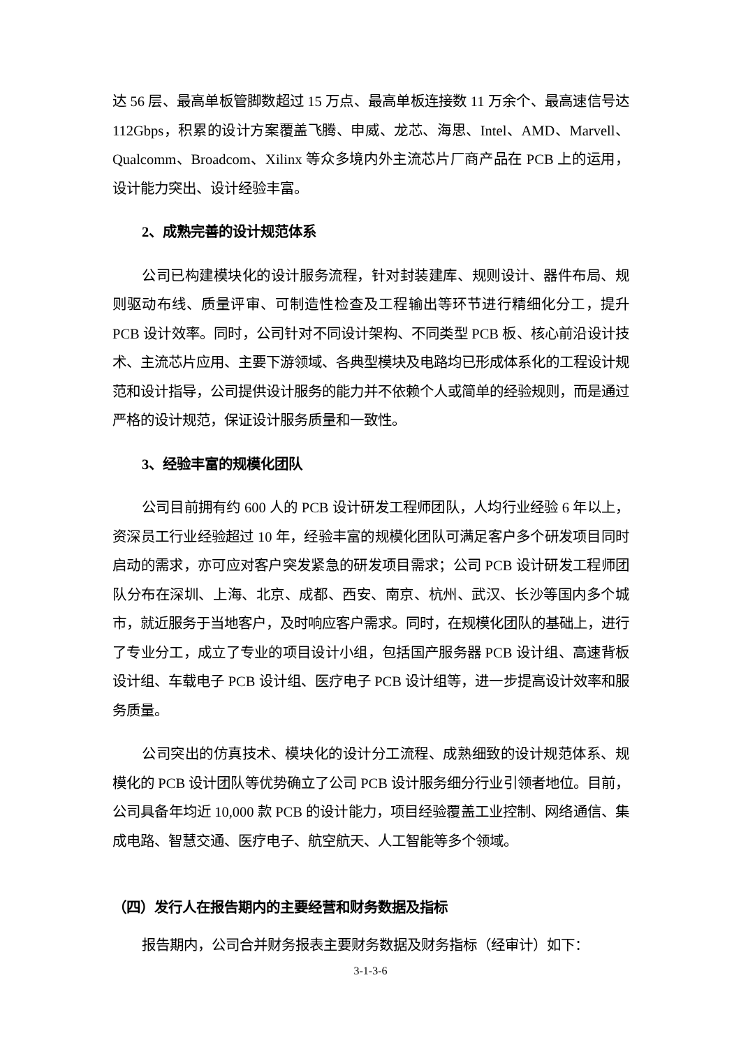达 56 层、最高单板管脚数超过 15 万点、最高单板连接数 11 万余个、最高速信号达 112Gbps，积累的设计方案覆盖飞腾、申威、龙芯、海思、Intel、AMD、Marvell、Qualcomm、Broadcom、Xilinx 等众多境内外主流芯片厂商产品在 PCB 上的运用，设计能力突出、设计经验丰富。
2、成熟完善的设计规范体系
公司已构建模块化的设计服务流程，针对封装建库、规则设计、器件布局、规则驱动布线、质量评审、可制造性检查及工程输出等环节进行精细化分工，提升 PCB 设计效率。同时，公司针对不同设计架构、不同类型 PCB 板、核心前沿设计技术、主流芯片应用、主要下游领域、各典型模块及电路均已形成体系化的工程设计规范和设计指导，公司提供设计服务的能力并不依赖个人或简单的经验规则，而是通过严格的设计规范，保证设计服务质量和一致性。
3、经验丰富的规模化团队
公司目前拥有约 600 人的 PCB 设计研发工程师团队，人均行业经验 6 年以上，资深员工行业经验超过 10 年，经验丰富的规模化团队可满足客户多个研发项目同时启动的需求，亦可应对客户突发紧急的研发项目需求；公司 PCB 设计研发工程师团队分布在深圳、上海、北京、成都、西安、南京、杭州、武汉、长沙等国内多个城市，就近服务于当地客户，及时响应客户需求。同时，在规模化团队的基础上，进行了专业分工，成立了专业的项目设计小组，包括国产服务器 PCB 设计组、高速背板设计组、车载电子 PCB 设计组、医疗电子 PCB 设计组等，进一步提高设计效率和服务质量。
公司突出的仿真技术、模块化的设计分工流程、成熟细致的设计规范体系、规模化的 PCB 设计团队等优势确立了公司 PCB 设计服务细分行业引领者地位。目前，公司具备年均近 10,000 款 PCB 的设计能力，项目经验覆盖工业控制、网络通信、集成电路、智慧交通、医疗电子、航空航天、人工智能等多个领域。
（四）发行人在报告期内的主要经营和财务数据及指标
报告期内，公司合并财务报表主要财务数据及财务指标（经审计）如下：
3-1-3-6